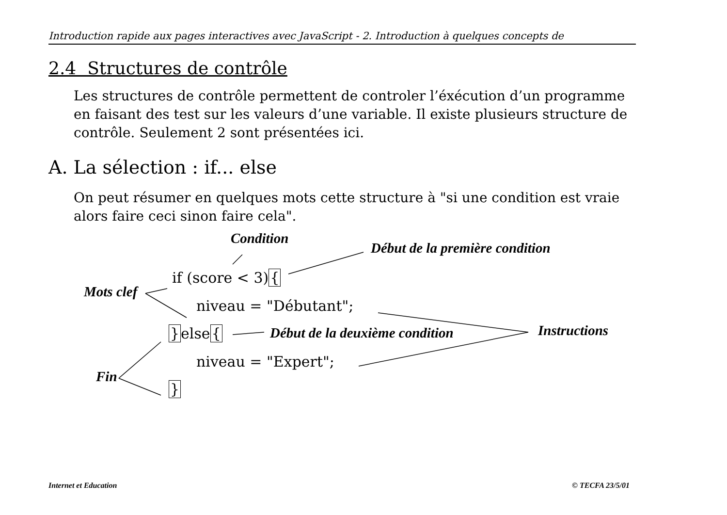Introduction rapide aux pages interactives avec JavaScript - 2. Introduction à quelques concepts de
2.4 Structures de contrôle
Les structures de contrôle permettent de controler l’éxécution d’un programme en faisant des test sur les valeurs d’une variable. Il existe plusieurs structure de contrôle. Seulement 2 sont présentées ici.
A. La sélection : if... else
On peut résumer en quelques mots cette structure à "si une condition est vraie alors faire ceci sinon faire cela".
Condition
Début de la première condition
if (score < 3){
Mots clef
niveau = "Débutant";
}else{ Début de la deuxième condition Instructions
niveau = "Expert";
Fin
}
Internet et Education © TECFA 23/5/01